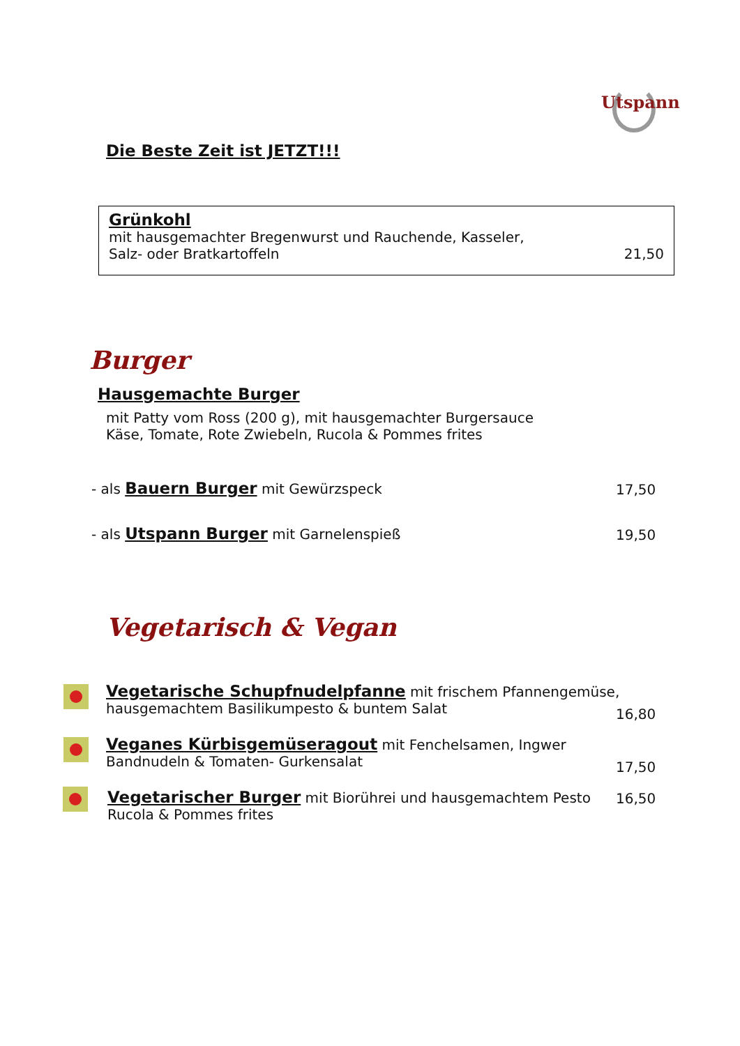Utspann
Die Beste Zeit ist JETZT!!!
Grünkohl
mit hausgemachter Bregenwurst und Rauchende, Kasseler,
Salz- oder Bratkartoffeln 21,50
Burger
Hausgemachte Burger
mit Patty vom Ross (200 g), mit hausgemachter Burgersauce
Käse, Tomate, Rote Zwiebeln, Rucola & Pommes frites
- als Bauern Burger mit Gewürzspeck
17,50
- als Utspann Burger mit Garnelenspieß
19,50
Vegetarisch & Vegan
Vegetarische Schupfnudelpfanne mit frischem Pfannengemüse,
hausgemachtem Basilikumpesto & buntem Salat
16,80
Veganes Kürbisgemüseragout mit Fenchelsamen, Ingwer
Bandnudeln & Tomaten- Gurkensalat
17,50
Vegetarischer Burger mit Biorührei und hausgemachtem Pesto
Rucola & Pommes frites
16,50